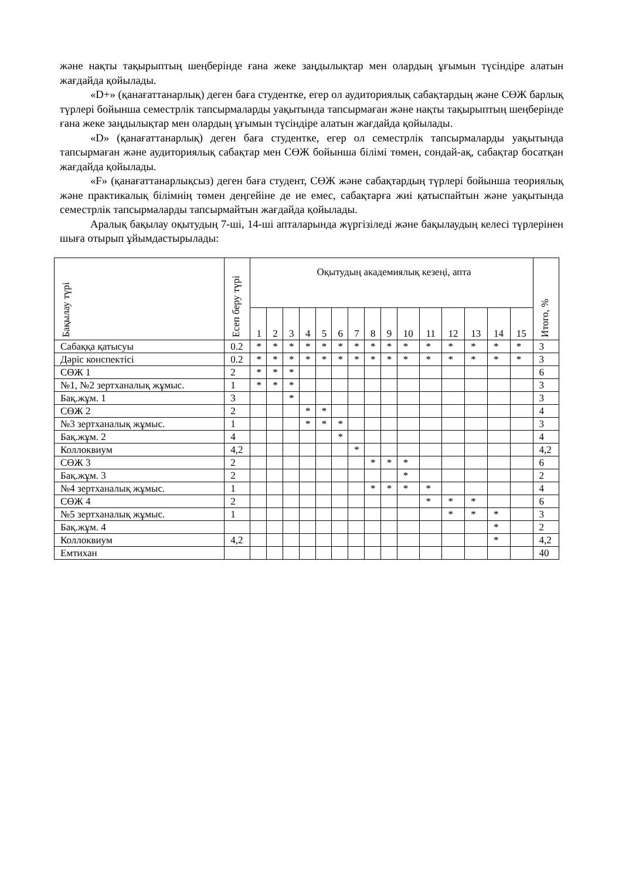және нақты тақырыптың шеңберінде ғана жеке заңдылықтар мен олардың ұғымын түсіндіре алатын жағдайда қойылады.
«D+» (қанағаттанарлық) деген баға студентке, егер ол аудиториялық сабақтардың және СӨЖ барлық түрлері бойынша семестрлік тапсырмаларды уақытында тапсырмаған және нақты тақырыптың шеңберінде ғана жеке заңдылықтар мен олардың ұғымын түсіндіре алатын жағдайда қойылады.
«D» (қанағаттанарлық) деген баға студентке, егер ол семестрлік тапсырмаларды уақытында тапсырмаған және аудиториялық сабақтар мен СӨЖ бойынша білімі төмен, сондай-ақ, сабақтар босатқан жағдайда қойылады.
«F» (қанағаттанарлықсыз) деген баға студент, СӨЖ және сабақтардың түрлері бойынша теориялық және практикалық білімнің төмен деңгейіне де ие емес, сабақтарға жиі қатыспайтын және уақытында семестрлік тапсырмаларды тапсырмайтын жағдайда қойылады.
Аралық бақылау оқытудың 7-ші, 14-ші апталарында жүргізіледі және бақылаудың келесі түрлерінен шыға отырып ұйымдастырылады:
| Бақылау түрі | Есеп беру түрі | Оқытудың академиялық кезеңі, апта | | | | | | | | | | | | | | | Итого, % |
| --- | --- | --- | --- | --- | --- | --- | --- | --- | --- | --- | --- | --- | --- | --- | --- | --- | --- |
| | | 1 | 2 | 3 | 4 | 5 | 6 | 7 | 8 | 9 | 10 | 11 | 12 | 13 | 14 | 15 | |
| Сабаққа қатысуы | 0.2 | * | * | * | * | * | * | * | * | * | * | * | * | * | * | * | 3 |
| Дәріс конспектісі | 0.2 | * | * | * | * | * | * | * | * | * | * | * | * | * | * | * | 3 |
| СӨЖ 1 | 2 | * | * | * | | | | | | | | | | | | | 6 |
| №1, №2 зертханалық жұмыс. | 1 | * | * | * | | | | | | | | | | | | | 3 |
| Бақ.жұм. 1 | 3 | | | * | | | | | | | | | | | | | 3 |
| СӨЖ 2 | 2 | | | | * | * | | | | | | | | | | | 4 |
| №3 зертханалық жұмыс. | 1 | | | | * | * | * | | | | | | | | | | 3 |
| Бақ.жұм. 2 | 4 | | | | | | * | | | | | | | | | | 4 |
| Коллоквиум | 4,2 | | | | | | | * | | | | | | | | | 4,2 |
| СӨЖ 3 | 2 | | | | | | | | * | * | * | | | | | | 6 |
| Бақ.жұм. 3 | 2 | | | | | | | | | | * | | | | | | 2 |
| №4 зертханалық жұмыс. | 1 | | | | | | | | * | * | * | * | | | | | 4 |
| СӨЖ 4 | 2 | | | | | | | | | | | * | * | * | | | 6 |
| №5 зертханалық жұмыс. | 1 | | | | | | | | | | | | * | * | * | | 3 |
| Бақ.жұм. 4 | | | | | | | | | | | | | | | * | | 2 |
| Коллоквиум | 4,2 | | | | | | | | | | | | | | * | | 4,2 |
| Емтихан | | | | | | | | | | | | | | | | | 40 |